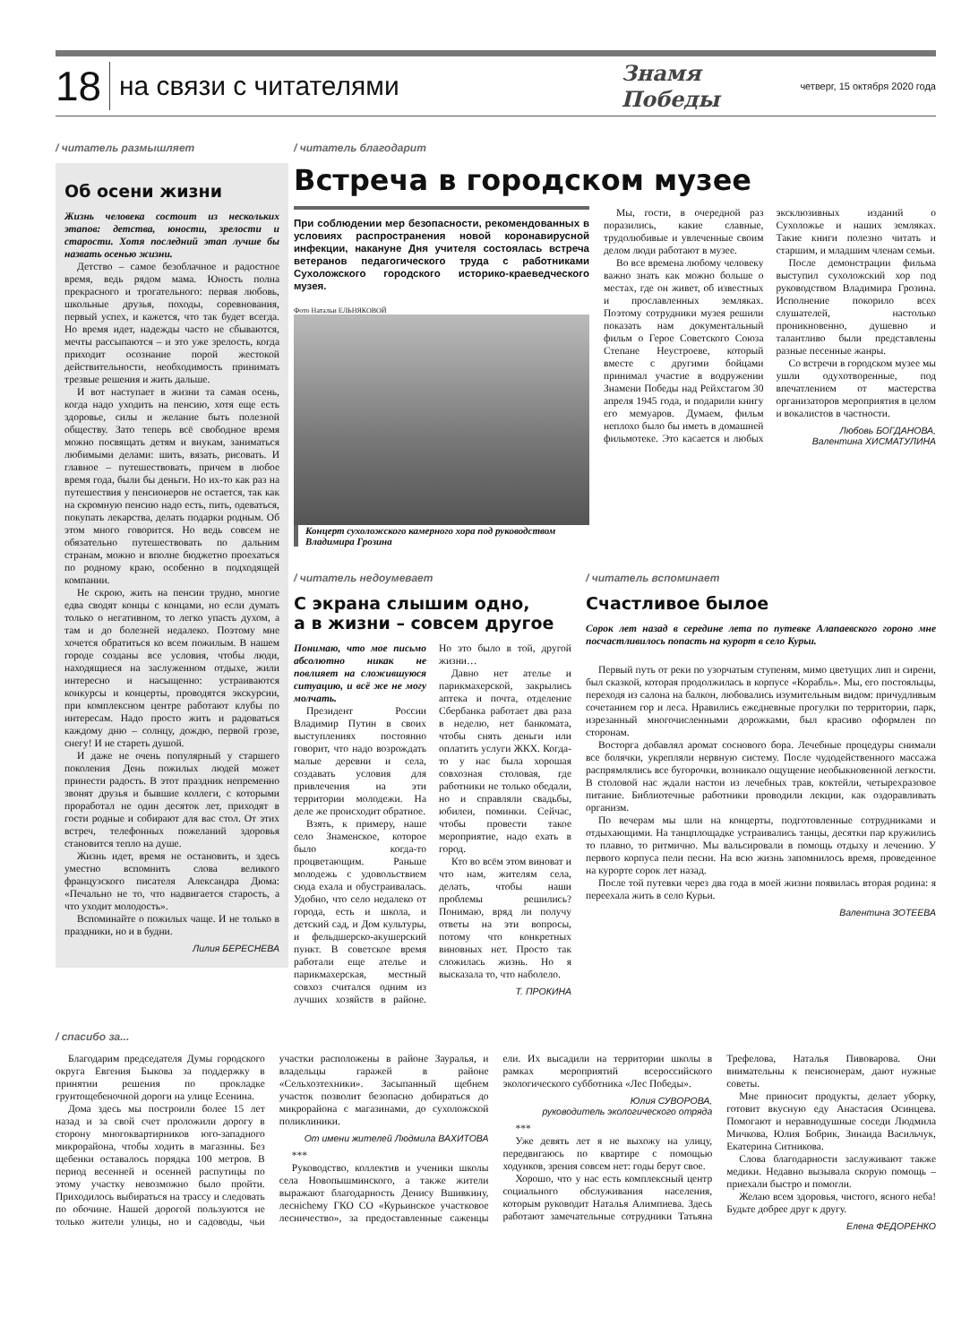18
на связи с читателями
Знамя Победы
четверг, 15 октября 2020 года
/ читатель размышляет
Об осени жизни
Жизнь человека состоит из нескольких этапов: детства, юности, зрелости и старости. Хотя последний этап лучше бы назвать осенью жизни.
Детство – самое безоблачное и радостное время, ведь рядом мама. Юность полна прекрасного и трогательного: первая любовь, школьные друзья, походы, соревнования, первый успех, и кажется, что так будет всегда. Но время идет, надежды часто не сбываются, мечты рассыпаются – и это уже зрелость, когда приходит осознание порой жестокой действительности, необходимость принимать трезвые решения и жить дальше.
И вот наступает в жизни та самая осень, когда надо уходить на пенсию, хотя еще есть здоровье, силы и желание быть полезной обществу. Зато теперь всё свободное время можно посвящать детям и внукам, заниматься любимыми делами: шить, вязать, рисовать. И главное – путешествовать, причем в любое время года, были бы деньги. Но их-то как раз на путешествия у пенсионеров не остается, так как на скромную пенсию надо есть, пить, одеваться, покупать лекарства, делать подарки родным. Об этом много говорится. Но ведь совсем не обязательно путешествовать по дальним странам, можно и вполне бюджетно проехаться по родному краю, особенно в подходящей компании.
Не скрою, жить на пенсии трудно, многие едва сводят концы с концами, но если думать только о негативном, то легко упасть духом, а там и до болезней недалеко. Поэтому мне хочется обратиться ко всем пожилым. В нашем городе созданы все условия, чтобы люди, находящиеся на заслуженном отдыхе, жили интересно и насыщенно: устраиваются конкурсы и концерты, проводятся экскурсии, при комплексном центре работают клубы по интересам. Надо просто жить и радоваться каждому дню – солнцу, дождю, первой грозе, снегу! И не стареть душой.
И даже не очень популярный у старшего поколения День пожилых людей может принести радость. В этот праздник непременно звонят друзья и бывшие коллеги, с которыми проработал не один десяток лет, приходят в гости родные и собирают для вас стол. От этих встреч, телефонных пожеланий здоровья становится тепло на душе.
Жизнь идет, время не остановить, и здесь уместно вспомнить слова великого французского писателя Александра Дюма: «Печально не то, что надвигается старость, а что уходит молодость».
Вспоминайте о пожилых чаще. И не только в праздники, но и в будни.
Лилия БЕРЕСНЕВА
/ читатель благодарит
Встреча в городском музее
При соблюдении мер безопасности, рекомендованных в условиях распространения новой коронавирусной инфекции, накануне Дня учителя состоялась встреча ветеранов педагогического труда с работниками Сухоложского городского историко-краеведческого музея.
Фото Натальи ЕЛЬНЯКОВОЙ
Концерт сухоложского камерного хора под руководством Владимира Грозина
Мы, гости, в очередной раз поразились, какие славные, трудолюбивые и увлеченные своим делом люди работают в музее.
Во все времена любому человеку важно знать как можно больше о местах, где он живет, об известных и прославленных земляках. Поэтому сотрудники музея решили показать нам документальный фильм о Герое Советского Союза Степане Неустроеве, который вместе с другими бойцами принимал участие в водружении Знамени Победы над Рейхстагом 30 апреля 1945 года, и подарили книгу его мемуаров. Думаем, фильм неплохо было бы иметь в домашней фильмотеке. Это касается и любых эксклюзивных изданий о Сухоложье и наших земляках. Такие книги полезно читать и старшим, и младшим членам семьи.
После демонстрации фильма выступил сухоложский хор под руководством Владимира Грозина. Исполнение покорило всех слушателей, настолько проникновенно, душевно и талантливо были представлены разные песенные жанры.
Со встречи в городском музее мы ушли одухотворенные, под впечатлением от мастерства организаторов мероприятия в целом и вокалистов в частности.
Любовь БОГДАНОВА,
Валентина ХИСМАТУЛИНА
/ читатель недоумевает
С экрана слышим одно,
а в жизни – совсем другое
Понимаю, что мое письмо абсолютно никак не повлияет на сложившуюся ситуацию, и всё же не могу молчать.
Президент России Владимир Путин в своих выступлениях постоянно говорит, что надо возрождать малые деревни и села, создавать условия для привлечения на эти территории молодежи. На деле же происходит обратное.
Взять, к примеру, наше село Знаменское, которое было когда-то процветающим. Раньше молодежь с удовольствием сюда ехала и обустраивалась. Удобно, что село недалеко от города, есть и школа, и детский сад, и Дом культуры, и фельдшерско-акушерский пункт. В советское время работали еще ателье и парикмахерская, местный совхоз считался одним из лучших хозяйств в районе. Но это было в той, другой жизни…
Давно нет ателье и парикмахерской, закрылись аптека и почта, отделение Сбербанка работает два раза в неделю, нет банкомата, чтобы снять деньги или оплатить услуги ЖКХ. Когда-то у нас была хорошая совхозная столовая, где работники не только обедали, но и справляли свадьбы, юбилеи, поминки. Сейчас, чтобы провести такое мероприятие, надо ехать в город.
Кто во всём этом виноват и что нам, жителям села, делать, чтобы наши проблемы решились? Понимаю, вряд ли получу ответы на эти вопросы, потому что конкретных виновных нет. Просто так сложилась жизнь. Но я высказала то, что наболело.
Т. ПРОКИНА
/ читатель вспоминает
Счастливое былое
Сорок лет назад в середине лета по путевке Алапаевского гороно мне посчастливилось попасть на курорт в село Курьи.
Первый путь от реки по узорчатым ступеням, мимо цветущих лип и сирени, был сказкой, которая продолжилась в корпусе «Корабль». Мы, его постояльцы, переходя из салона на балкон, любовались изумительным видом: причудливым сочетанием гор и леса. Нравились ежедневные прогулки по территории, парк, изрезанный многочисленными дорожками, был красиво оформлен по сторонам.
Восторга добавлял аромат соснового бора. Лечебные процедуры снимали все болячки, укрепляли нервную систему. После чудодейственного массажа распрямлялись все бугорочки, возникало ощущение необыкновенной легкости. В столовой нас ждали настои из лечебных трав, коктейли, четырехразовое питание. Библиотечные работники проводили лекции, как оздоравливать организм.
По вечерам мы шли на концерты, подготовленные сотрудниками и отдыхающими. На танцплощадке устраивались танцы, десятки пар кружились то плавно, то ритмично. Мы вальсировали в помощь отдыху и лечению. У первого корпуса пели песни. На всю жизнь запомнилось время, проведенное на курорте сорок лет назад.
После той путевки через два года в моей жизни появилась вторая родина: я переехала жить в село Курьи.
Валентина ЗОТЕЕВА
/ спасибо за...
Благодарим председателя Думы городского округа Евгения Быкова за поддержку в принятии решения по прокладке грунтощебеночной дороги на улице Есенина.
Дома здесь мы построили более 15 лет назад и за свой счет проложили дорогу в сторону многоквартирников юго-западного микрорайона, чтобы ходить в магазины. Без щебенки оставалось порядка 100 метров. В период весенней и осенней распутицы по этому участку невозможно было пройти. Приходилось выбираться на трассу и следовать по обочине. Нашей дорогой пользуются не только жители улицы, но и садоводы, чьи участки расположены в районе Зауралья, и владельцы гаражей в районе «Сельхозтехники». Засыпанный щебнем участок позволит безопасно добираться до микрорайона с магазинами, до сухоложской поликлиники.
От имени жителей Людмила ВАХИТОВА
***
Руководство, коллектив и ученики школы села Новопышминского, а также жители выражают благодарность Денису Вшивкину, леснichему ГКО СО «Курьинское участковое лесничество», за предоставленные саженцы ели. Их высадили на территории школы в рамках мероприятий всероссийского экологического субботника «Лес Победы».
Юлия СУВОРОВА,
руководитель экологического отряда
***
Уже девять лет я не выхожу на улицу, передвигаюсь по квартире с помощью ходунков, зрения совсем нет: годы берут свое.
Хорошо, что у нас есть комплексный центр социального обслуживания населения, которым руководит Наталья Алимпиева. Здесь работают замечательные сотрудники Татьяна Трефелова, Наталья Пивоварова. Они внимательны к пенсионерам, дают нужные советы.
Мне приносит продукты, делает уборку, готовит вкусную еду Анастасия Осинцева. Помогают и неравнодушные соседи Людмила Мичкова, Юлия Бобрик, Зинаида Васильчук, Екатерина Ситникова.
Слова благодарности заслуживают также медики. Недавно вызывала скорую помощь – приехали быстро и помогли.
Желаю всем здоровья, чистого, ясного неба! Будьте добрее друг к другу.
Елена ФЕДОРЕНКО